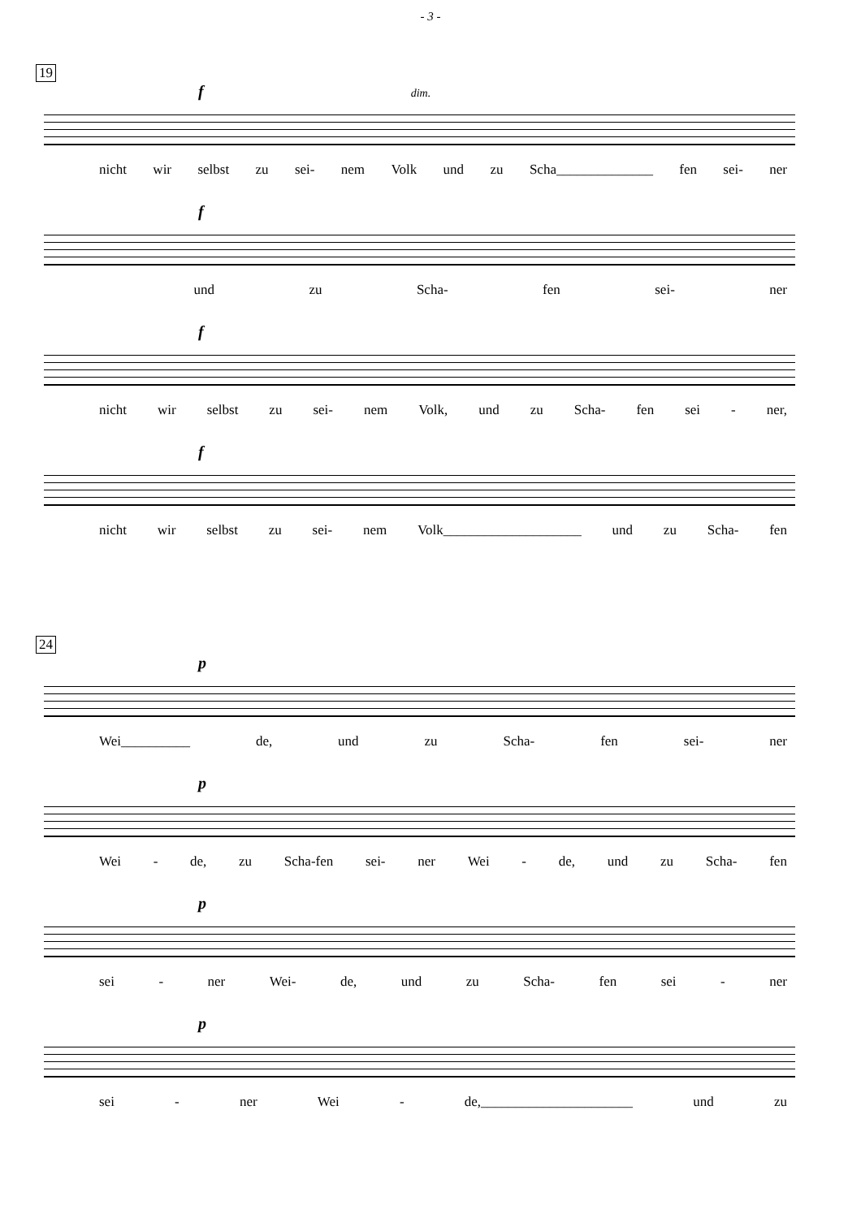- 3 -
19
f dim.
nicht wir selbst zu sei- nem Volk und zu Scha______________ fen sei- ner
f
und zu Scha- fen sei- ner
f
nicht wir selbst zu sei- nem Volk, und zu Scha- fen sei - ner,
f
nicht wir selbst zu sei- nem Volk____________________ und zu Scha- fen
24
p
Wei__________ de, und zu Scha- fen sei- ner
p
Wei - de, zu Scha-fen sei- ner Wei - de, und zu Scha- fen
p
sei - ner Wei- de, und zu Scha- fen sei - ner
p
sei - ner Wei - de,______________________ und zu